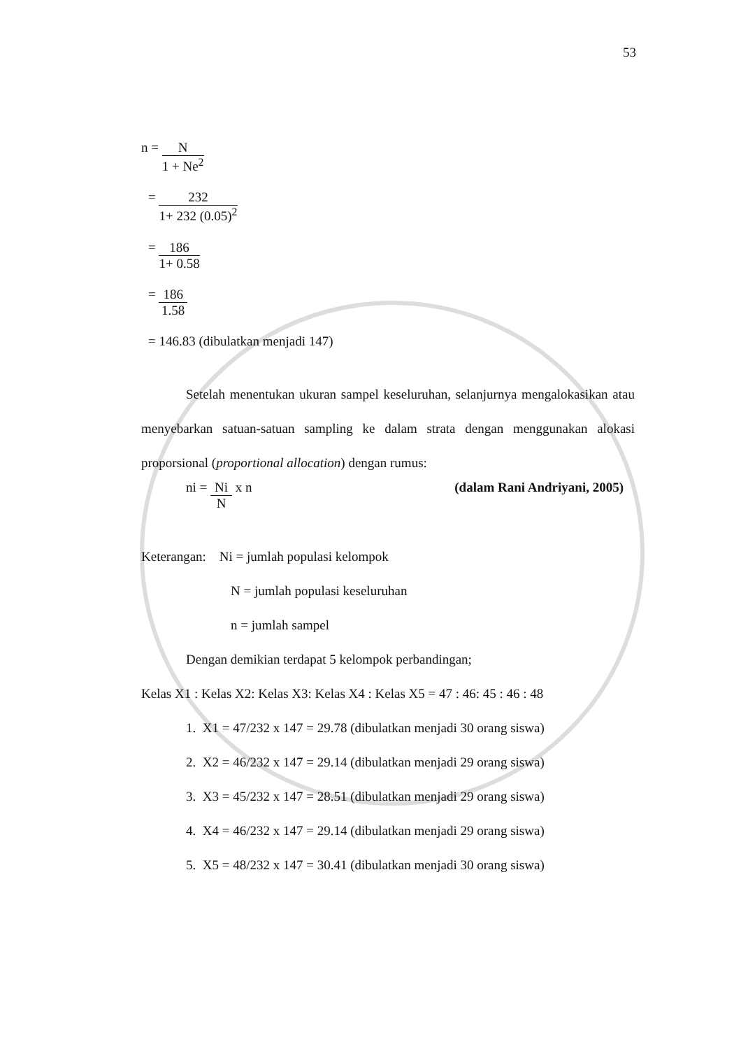53
n =
N
1 + Ne<sup>2</sup>
=
232
1+ 232 (0.05)<sup>2</sup>
=
186
1+ 0.58
=
186
1.58
= 146.83 (dibulatkan menjadi 147)
Setelah menentukan ukuran sampel keseluruhan, selanjurnya mengalokasikan atau menyebarkan satuan-satuan sampling ke dalam strata dengan menggunakan alokasi proporsional (proportional allocation) dengan rumus:
ni =
Ni
N
x n
(dalam Rani Andriyani, 2005)
Keterangan: Ni = jumlah populasi kelompok
N = jumlah populasi keseluruhan
n = jumlah sampel
Dengan demikian terdapat 5 kelompok perbandingan;
Kelas X1 : Kelas X2: Kelas X3: Kelas X4 : Kelas X5 = 47 : 46: 45 : 46 : 48
1. X1 = 47/232 x 147 = 29.78 (dibulatkan menjadi 30 orang siswa)
2. X2 = 46/232 x 147 = 29.14 (dibulatkan menjadi 29 orang siswa)
3. X3 = 45/232 x 147 = 28.51 (dibulatkan menjadi 29 orang siswa)
4. X4 = 46/232 x 147 = 29.14 (dibulatkan menjadi 29 orang siswa)
5. X5 = 48/232 x 147 = 30.41 (dibulatkan menjadi 30 orang siswa)